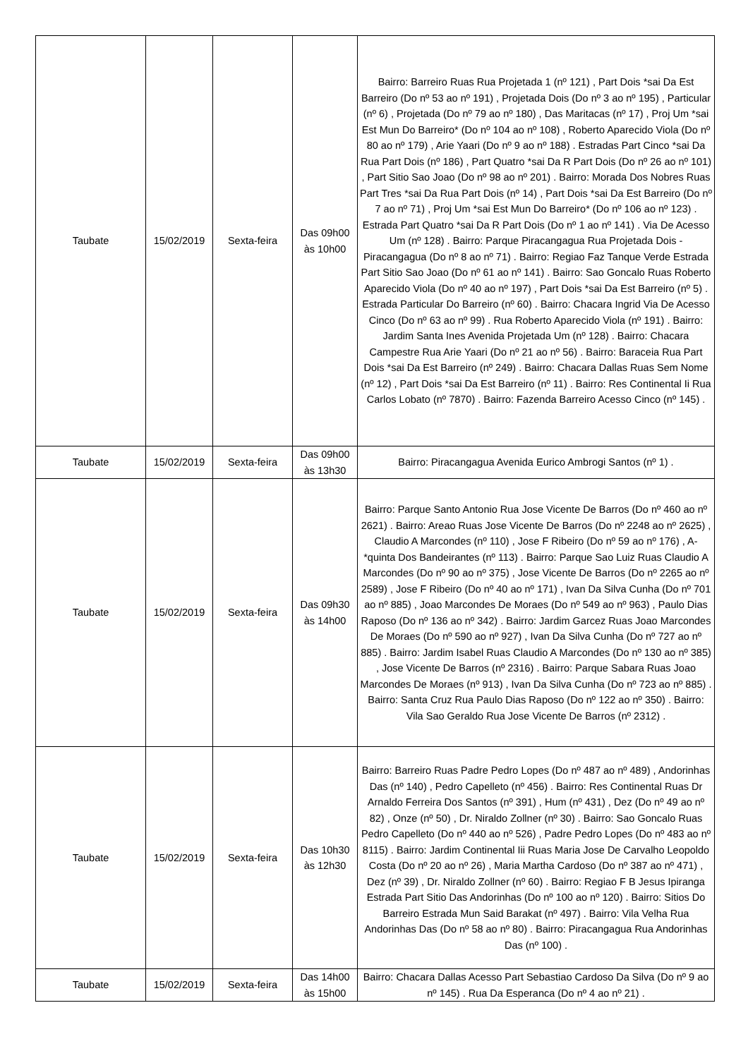| Taubate | 15/02/2019 | Sexta-feira | Das 09h00 às 10h00 | Bairro: Barreiro Ruas Rua Projetada 1 (nº 121) , Part Dois *sai Da Est Barreiro (Do nº 53 ao nº 191) , Projetada Dois (Do nº 3 ao nº 195) , Particular (nº 6) , Projetada (Do nº 79 ao nº 180) , Das Maritacas (nº 17) , Proj Um *sai Est Mun Do Barreiro* (Do nº 104 ao nº 108) , Roberto Aparecido Viola (Do nº 80 ao nº 179) , Arie Yaari (Do nº 9 ao nº 188) . Estradas Part Cinco *sai Da Rua Part Dois (nº 186) , Part Quatro *sai Da R Part Dois (Do nº 26 ao nº 101) , Part Sitio Sao Joao (Do nº 98 ao nº 201) . Bairro: Morada Dos Nobres Ruas Part Tres *sai Da Rua Part Dois (nº 14) , Part Dois *sai Da Est Barreiro (Do nº 7 ao nº 71) , Proj Um *sai Est Mun Do Barreiro* (Do nº 106 ao nº 123) . Estrada Part Quatro *sai Da R Part Dois (Do nº 1 ao nº 141) . Via De Acesso Um (nº 128) . Bairro: Parque Piracangagua Rua Projetada Dois - Piracangagua (Do nº 8 ao nº 71) . Bairro: Regiao Faz Tanque Verde Estrada Part Sitio Sao Joao (Do nº 61 ao nº 141) . Bairro: Sao Goncalo Ruas Roberto Aparecido Viola (Do nº 40 ao nº 197) , Part Dois *sai Da Est Barreiro (nº 5) . Estrada Particular Do Barreiro (nº 60) . Bairro: Chacara Ingrid Via De Acesso Cinco (Do nº 63 ao nº 99) . Rua Roberto Aparecido Viola (nº 191) . Bairro: Jardim Santa Ines Avenida Projetada Um (nº 128) . Bairro: Chacara Campestre Rua Arie Yaari (Do nº 21 ao nº 56) . Bairro: Baraceia Rua Part Dois *sai Da Est Barreiro (nº 249) . Bairro: Chacara Dallas Ruas Sem Nome (nº 12) , Part Dois *sai Da Est Barreiro (nº 11) . Bairro: Res Continental Ii Rua Carlos Lobato (nº 7870) . Bairro: Fazenda Barreiro Acesso Cinco (nº 145) . |
| Taubate | 15/02/2019 | Sexta-feira | Das 09h00 às 13h30 | Bairro: Piracangagua Avenida Eurico Ambrogi Santos (nº 1) . |
| Taubate | 15/02/2019 | Sexta-feira | Das 09h30 às 14h00 | Bairro: Parque Santo Antonio Rua Jose Vicente De Barros (Do nº 460 ao nº 2621) . Bairro: Areao Ruas Jose Vicente De Barros (Do nº 2248 ao nº 2625) , Claudio A Marcondes (nº 110) , Jose F Ribeiro (Do nº 59 ao nº 176) , A- *quinta Dos Bandeirantes (nº 113) . Bairro: Parque Sao Luiz Ruas Claudio A Marcondes (Do nº 90 ao nº 375) , Jose Vicente De Barros (Do nº 2265 ao nº 2589) , Jose F Ribeiro (Do nº 40 ao nº 171) , Ivan Da Silva Cunha (Do nº 701 ao nº 885) , Joao Marcondes De Moraes (Do nº 549 ao nº 963) , Paulo Dias Raposo (Do nº 136 ao nº 342) . Bairro: Jardim Garcez Ruas Joao Marcondes De Moraes (Do nº 590 ao nº 927) , Ivan Da Silva Cunha (Do nº 727 ao nº 885) . Bairro: Jardim Isabel Ruas Claudio A Marcondes (Do nº 130 ao nº 385) , Jose Vicente De Barros (nº 2316) . Bairro: Parque Sabara Ruas Joao Marcondes De Moraes (nº 913) , Ivan Da Silva Cunha (Do nº 723 ao nº 885) . Bairro: Santa Cruz Rua Paulo Dias Raposo (Do nº 122 ao nº 350) . Bairro: Vila Sao Geraldo Rua Jose Vicente De Barros (nº 2312) . |
| Taubate | 15/02/2019 | Sexta-feira | Das 10h30 às 12h30 | Bairro: Barreiro Ruas Padre Pedro Lopes (Do nº 487 ao nº 489) , Andorinhas Das (nº 140) , Pedro Capelleto (nº 456) . Bairro: Res Continental Ruas Dr Arnaldo Ferreira Dos Santos (nº 391) , Hum (nº 431) , Dez (Do nº 49 ao nº 82) , Onze (nº 50) , Dr. Niraldo Zollner (nº 30) . Bairro: Sao Goncalo Ruas Pedro Capelleto (Do nº 440 ao nº 526) , Padre Pedro Lopes (Do nº 483 ao nº 8115) . Bairro: Jardim Continental Iii Ruas Maria Jose De Carvalho Leopoldo Costa (Do nº 20 ao nº 26) , Maria Martha Cardoso (Do nº 387 ao nº 471) , Dez (nº 39) , Dr. Niraldo Zollner (nº 60) . Bairro: Regiao F B Jesus Ipiranga Estrada Part Sitio Das Andorinhas (Do nº 100 ao nº 120) . Bairro: Sitios Do Barreiro Estrada Mun Said Barakat (nº 497) . Bairro: Vila Velha Rua Andorinhas Das (Do nº 58 ao nº 80) . Bairro: Piracangagua Rua Andorinhas Das (nº 100) . |
| Taubate | 15/02/2019 | Sexta-feira | Das 14h00 às 15h00 | Bairro: Chacara Dallas Acesso Part Sebastiao Cardoso Da Silva (Do nº 9 ao nº 145) . Rua Da Esperanca (Do nº 4 ao nº 21) . |